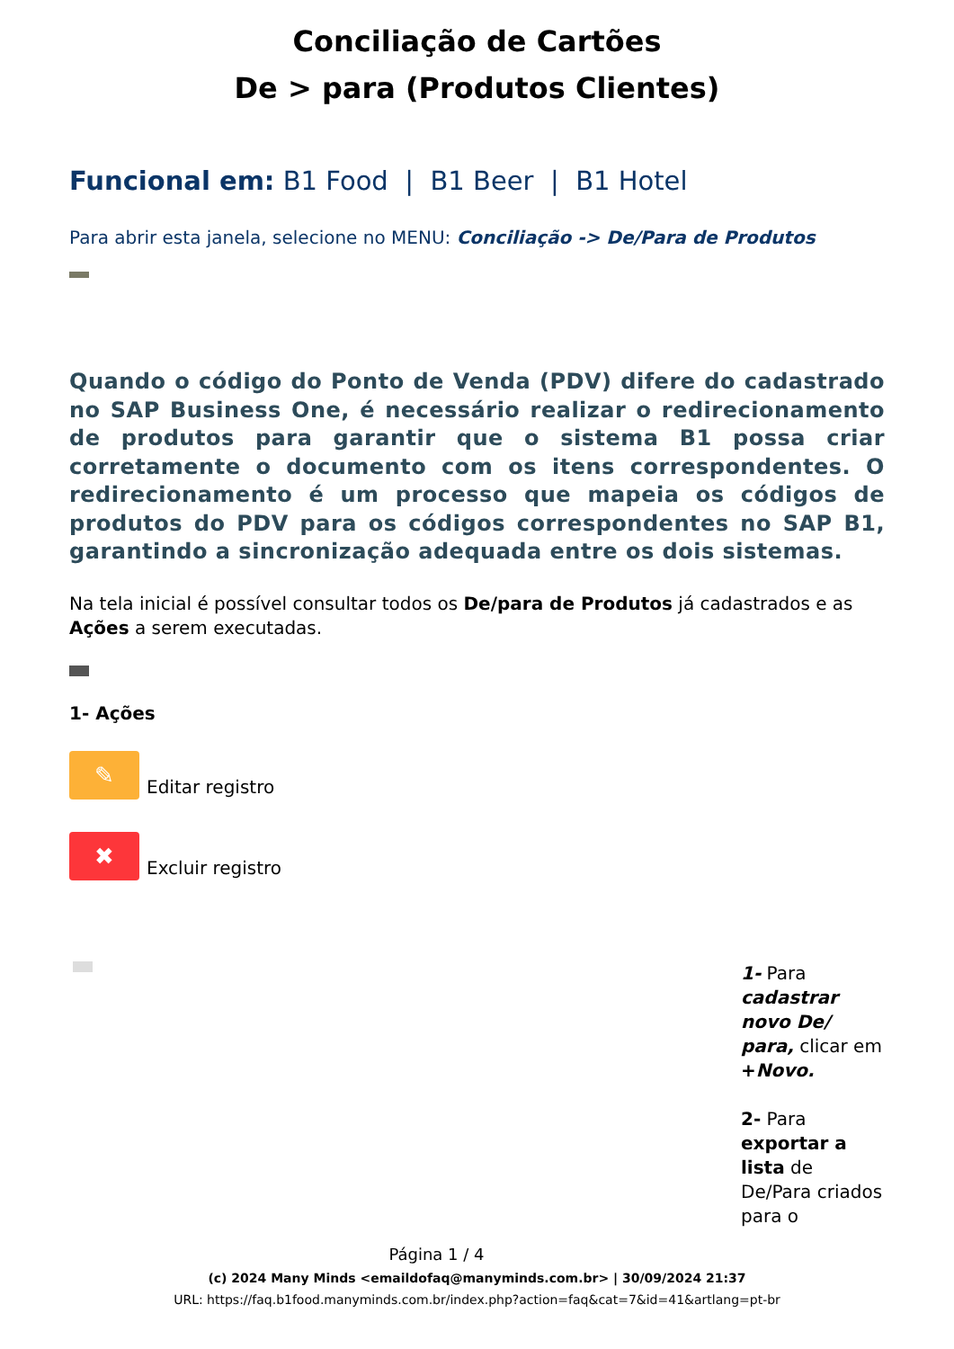Conciliação de Cartões
De > para (Produtos Clientes)
Funcional em: B1 Food | B1 Beer | B1 Hotel
Para abrir esta janela, selecione no MENU: Conciliação -> De/Para de Produtos
Quando o código do Ponto de Venda (PDV) difere do cadastrado no SAP Business One, é necessário realizar o redirecionamento de produtos para garantir que o sistema B1 possa criar corretamente o documento com os itens correspondentes. O redirecionamento é um processo que mapeia os códigos de produtos do PDV para os códigos correspondentes no SAP B1, garantindo a sincronização adequada entre os dois sistemas.
Na tela inicial é possível consultar todos os De/para de Produtos já cadastrados e as Ações a serem executadas.
1- Ações
✎ Editar registro
✖ Excluir registro
1- Para cadastrar novo De/ para, clicar em +Novo.
2- Para exportar a lista de De/Para criados para o
Página 1 / 4
(c) 2024 Many Minds <emaildofaq@manyminds.com.br> | 30/09/2024 21:37
URL: https://faq.b1food.manyminds.com.br/index.php?action=faq&cat=7&id=41&artlang=pt-br